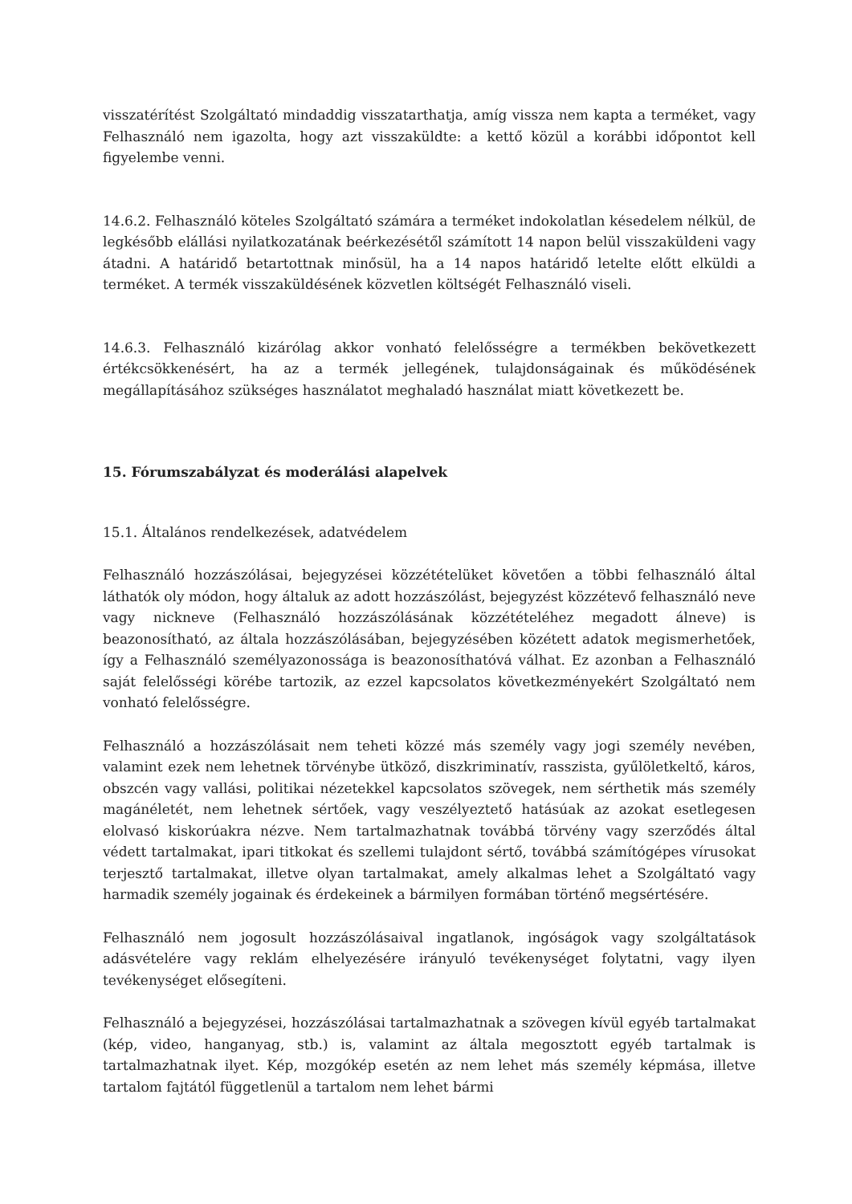visszatérítést Szolgáltató mindaddig visszatarthatja, amíg vissza nem kapta a terméket, vagy Felhasználó nem igazolta, hogy azt visszaküldte: a kettő közül a korábbi időpontot kell figyelembe venni.
14.6.2. Felhasználó köteles Szolgáltató számára a terméket indokolatlan késedelem nélkül, de legkésőbb elállási nyilatkozatának beérkezésétől számított 14 napon belül visszaküldeni vagy átadni. A határidő betartottnak minősül, ha a 14 napos határidő letelte előtt elküldi a terméket. A termék visszaküldésének közvetlen költségét Felhasználó viseli.
14.6.3. Felhasználó kizárólag akkor vonható felelősségre a termékben bekövetkezett értékcsökkenésért, ha az a termék jellegének, tulajdonságainak és működésének megállapításához szükséges használatot meghaladó használat miatt következett be.
15. Fórumszabályzat és moderálási alapelvek
15.1. Általános rendelkezések, adatvédelem
Felhasználó hozzászólásai, bejegyzései közzétételüket követően a többi felhasználó által láthatók oly módon, hogy általuk az adott hozzászólást, bejegyzést közzétevő felhasználó neve vagy nickneve (Felhasználó hozzászólásának közzétételéhez megadott álneve) is beazonosítható, az általa hozzászólásában, bejegyzésében közétett adatok megismerhetőek, így a Felhasználó személyazonossága is beazonosíthatóvá válhat. Ez azonban a Felhasználó saját felelősségi körébe tartozik, az ezzel kapcsolatos következményekért Szolgáltató nem vonható felelősségre.
Felhasználó a hozzászólásait nem teheti közzé más személy vagy jogi személy nevében, valamint ezek nem lehetnek törvénybe ütköző, diszkriminatív, rasszista, gyűlöletkeltő, káros, obszcén vagy vallási, politikai nézetekkel kapcsolatos szövegek, nem sérthetik más személy magánéletét, nem lehetnek sértőek, vagy veszélyeztető hatásúak az azokat esetlegesen elolvasó kiskorúakra nézve. Nem tartalmazhatnak továbbá törvény vagy szerződés által védett tartalmakat, ipari titkokat és szellemi tulajdont sértő, továbbá számítógépes vírusokat terjesztő tartalmakat, illetve olyan tartalmakat, amely alkalmas lehet a Szolgáltató vagy harmadik személy jogainak és érdekeinek a bármilyen formában történő megsértésére.
Felhasználó nem jogosult hozzászólásaival ingatlanok, ingóságok vagy szolgáltatások adásvételére vagy reklám elhelyezésére irányuló tevékenységet folytatni, vagy ilyen tevékenységet elősegíteni.
Felhasználó a bejegyzései, hozzászólásai tartalmazhatnak a szövegen kívül egyéb tartalmakat (kép, video, hanganyag, stb.) is, valamint az általa megosztott egyéb tartalmak is tartalmazhatnak ilyet. Kép, mozgókép esetén az nem lehet más személy képmása, illetve tartalom fajtától függetlenül a tartalom nem lehet bármi